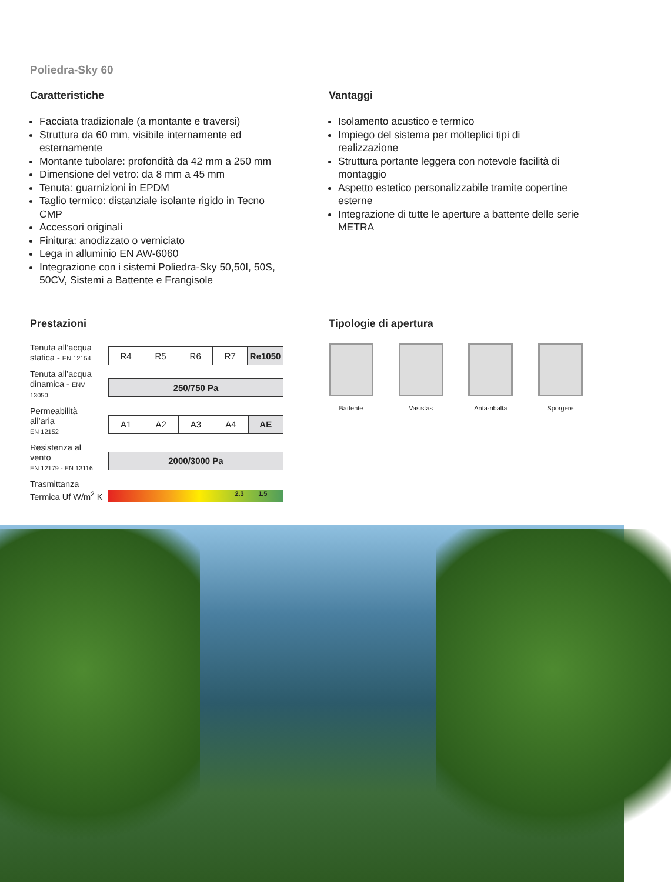Poliedra-Sky 60
Caratteristiche
Facciata tradizionale (a montante e traversi)
Struttura da 60 mm, visibile internamente ed esternamente
Montante tubolare: profondità da 42 mm a 250 mm
Dimensione del vetro: da 8 mm a 45 mm
Tenuta: guarnizioni in EPDM
Taglio termico: distanziale isolante rigido in Tecno CMP
Accessori originali
Finitura: anodizzato o verniciato
Lega in alluminio EN AW-6060
Integrazione con i sistemi Poliedra-Sky 50,50I, 50S, 50CV, Sistemi a Battente e Frangisole
Vantaggi
Isolamento acustico e termico
Impiego del sistema per molteplici tipi di realizzazione
Struttura portante leggera con notevole facilità di montaggio
Aspetto estetico personalizzabile tramite copertine esterne
Integrazione di tutte le aperture a battente delle serie METRA
Prestazioni
| Tenuta all’acqua statica - EN 12154 | / R4 / R5 / R6 / R7 / Re1050 / |
| Tenuta all’acqua dinamica - ENV 13050 | / 250/750 Pa / |
| Permeabilità all’aria EN 12152 | / A1 / A2 / A3 / A4 / AE / |
| Resistenza al vento EN 12179 - EN 13116 | / 2000/3000 Pa / |
| Trasmittanza Termica Uf W/m<sup>2</sup> K | 2.3 1.5 |
Tipologie di apertura
Battente Vasistas Anta-ribalta Sporgere